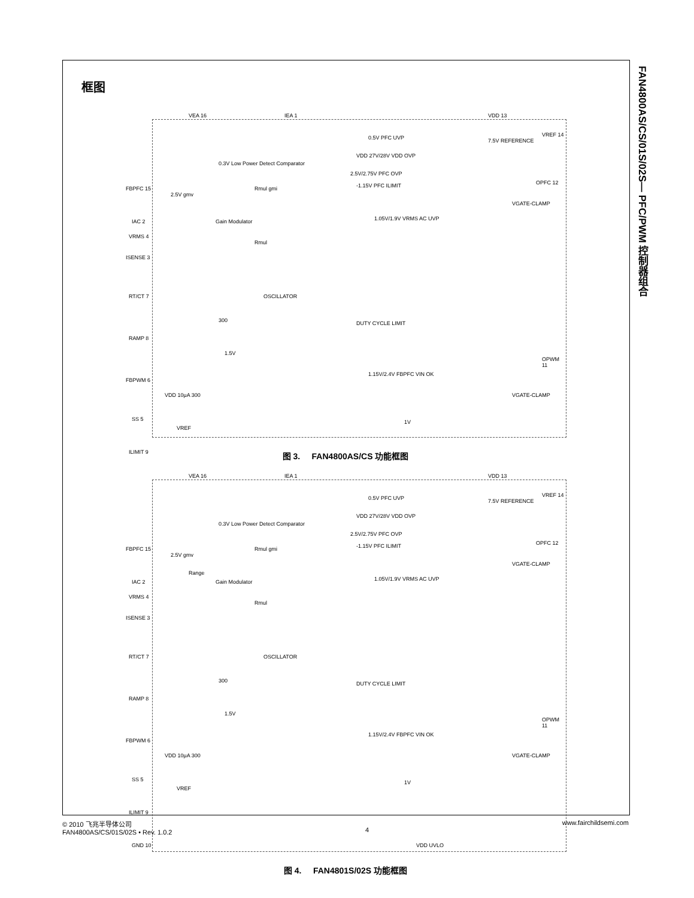FAN4800AS/CS/01S/02S— PFC/PWM 控制器组合
框图
VEA 16 IEA 1 VDD 13
7.5V REFERENCE
VREF 14 0.5V PFC UVP
VDD 27V/28V VDD OVP
0.3V Low Power Detect Comparator
2.5V/2.75V PFC OVP
-1.15V PFC ILIMIT FBPFC 15
2.5V gmv
Rmul gmi
OPFC 12
VGATE-CLAMP
IAC 2 Gain Modulator 1.05V/1.9V VRMS AC UVP
VRMS 4
Rmul
ISENSE 3
RT/CT 7 OSCILLATOR
RAMP 8
300 DUTY CYCLE LIMIT
1.5V
OPWM 11
FBPWM 6
1.15V/2.4V FBPFC VIN OK
VGATE-CLAMP VDD 10μA 300
SS 5
VREF
1V
ILIMIT 9
图 3. FAN4800AS/CS 功能框图
VEA 16 IEA 1 VDD 13
7.5V REFERENCE
VREF 14 0.5V PFC UVP
VDD 27V/28V VDD OVP
0.3V Low Power Detect Comparator
2.5V/2.75V PFC OVP
-1.15V PFC ILIMIT FBPFC 15
2.5V gmv
Rmul gmi
OPFC 12
VGATE-CLAMP
Range
IAC 2 Gain Modulator 1.05V/1.9V VRMS AC UVP
VRMS 4
Rmul
ISENSE 3
RT/CT 7 OSCILLATOR
RAMP 8
300 DUTY CYCLE LIMIT
1.5V
OPWM 11
FBPWM 6
1.15V/2.4V FBPFC VIN OK
VGATE-CLAMP VDD 10μA 300
SS 5
VREF
1V
ILIMIT 9
GND 10 VDD UVLO
图 4. FAN4801S/02S 功能框图
© 2010 飞兆半导体公司
FAN4800AS/CS/01S/02S • Rev. 1.0.2
4 www.fairchildsemi.com